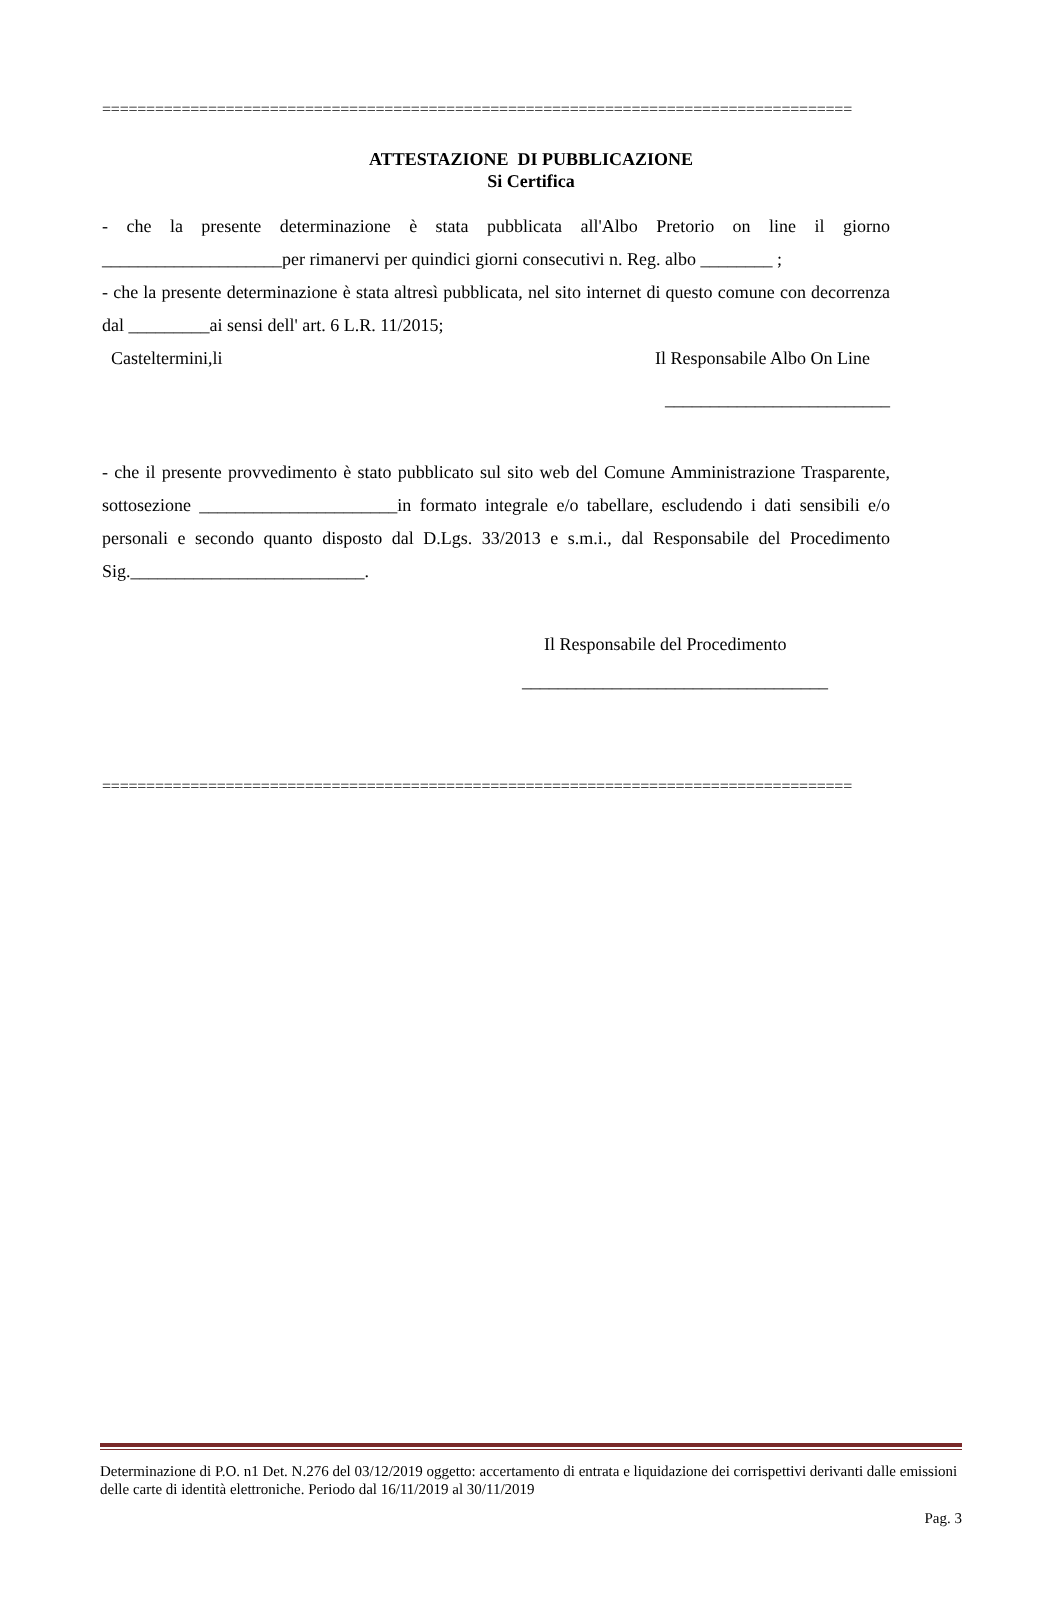=====================================================================================
ATTESTAZIONE DI PUBBLICAZIONE
Si Certifica
- che la presente determinazione è stata pubblicata all'Albo Pretorio on line il giorno ____________________per rimanervi per quindici giorni consecutivi n. Reg. albo ________ ;
- che la presente determinazione è stata altresì pubblicata, nel sito internet di questo comune con decorrenza dal _________ai sensi dell' art. 6 L.R. 11/2015;
Casteltermini,li Il Responsabile Albo On Line
_________________________
- che il presente provvedimento è stato pubblicato sul sito web del Comune Amministrazione Trasparente, sottosezione ______________________in formato integrale e/o tabellare, escludendo i dati sensibili e/o personali e secondo quanto disposto dal D.Lgs. 33/2013 e s.m.i., dal Responsabile del Procedimento Sig.__________________________.
Il Responsabile del Procedimento
__________________________________
=====================================================================================
Determinazione di P.O. n1 Det. N.276 del 03/12/2019 oggetto: accertamento di entrata e liquidazione dei corrispettivi derivanti dalle emissioni delle carte di identità elettroniche. Periodo dal 16/11/2019 al 30/11/2019
Pag. 3